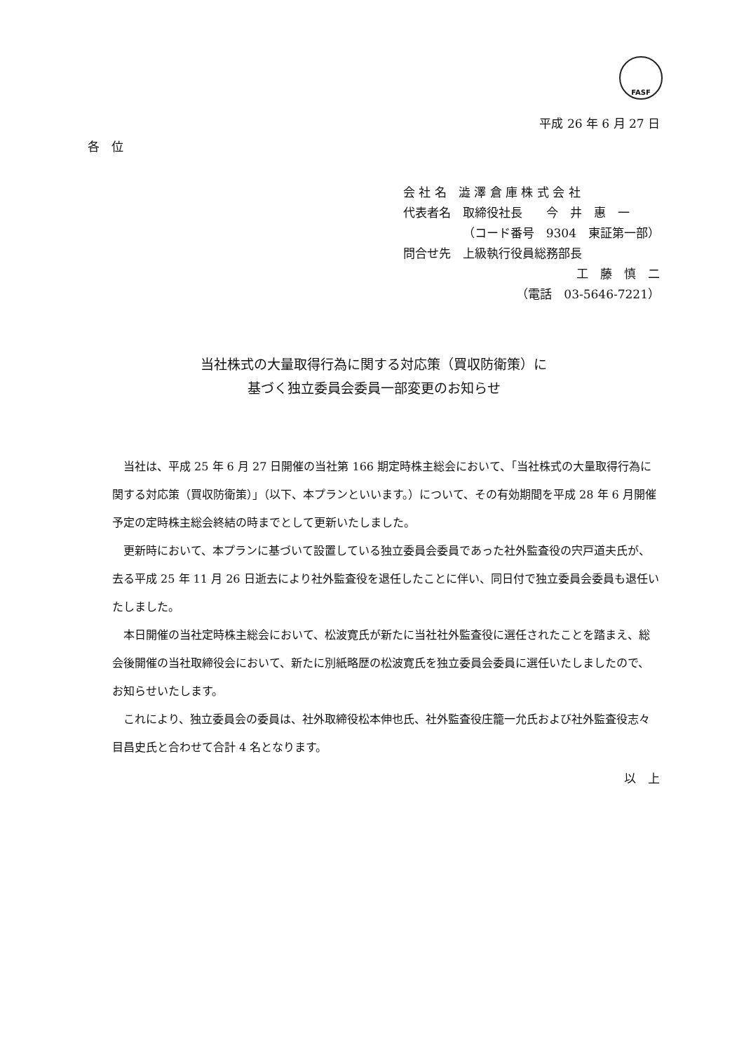FASF
平成 26 年 6 月 27 日
各　位
会 社 名　澁 澤 倉 庫 株 式 会 社
代表者名　取締役社長　　今　井　惠　一
（コード番号　9304　東証第一部）
問合せ先　上級執行役員総務部長
工　藤　慎　二
（電話　03-5646-7221）
当社株式の大量取得行為に関する対応策（買収防衛策）に
基づく独立委員会委員一部変更のお知らせ
当社は、平成 25 年 6 月 27 日開催の当社第 166 期定時株主総会において、「当社株式の大量取得行為に関する対応策（買収防衛策）」（以下、本プランといいます。）について、その有効期間を平成 28 年 6 月開催予定の定時株主総会終結の時までとして更新いたしました。
更新時において、本プランに基づいて設置している独立委員会委員であった社外監査役の宍戸道夫氏が、去る平成 25 年 11 月 26 日逝去により社外監査役を退任したことに伴い、同日付で独立委員会委員も退任いたしました。
本日開催の当社定時株主総会において、松波寛氏が新たに当社社外監査役に選任されたことを踏まえ、総会後開催の当社取締役会において、新たに別紙略歴の松波寛氏を独立委員会委員に選任いたしましたので、お知らせいたします。
これにより、独立委員会の委員は、社外取締役松本伸也氏、社外監査役庄籠一允氏および社外監査役志々目昌史氏と合わせて合計 4 名となります。
以　上